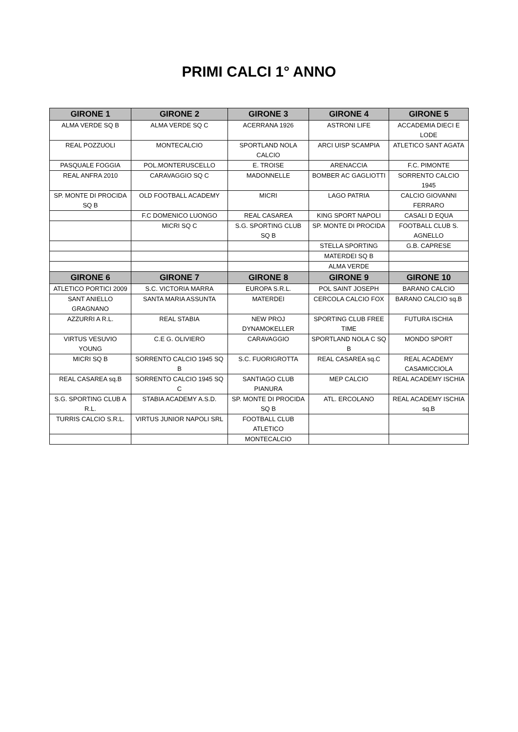PRIMI CALCI 1° ANNO
| GIRONE 1 | GIRONE 2 | GIRONE 3 | GIRONE 4 | GIRONE 5 |
| --- | --- | --- | --- | --- |
| ALMA VERDE SQ B | ALMA VERDE SQ C | ACERRANA 1926 | ASTRONI LIFE | ACCADEMIA DIECI E LODE |
| REAL POZZUOLI | MONTECALCIO | SPORTLAND NOLA CALCIO | ARCI UISP SCAMPIA | ATLETICO SANT AGATA |
| PASQUALE FOGGIA | POL.MONTERUSCELLO | E. TROISE | ARENACCIA | F.C. PIMONTE |
| REAL ANFRA 2010 | CARAVAGGIO SQ C | MADONNELLE | BOMBER AC GAGLIOTTI | SORRENTO CALCIO 1945 |
| SP. MONTE DI PROCIDA SQ B | OLD FOOTBALL ACADEMY | MICRI | LAGO PATRIA | CALCIO GIOVANNI FERRARO |
| | F.C DOMENICO LUONGO | REAL CASAREA | KING SPORT NAPOLI | CASALI D EQUA |
| | MICRI SQ C | S.G. SPORTING CLUB SQ B | SP. MONTE DI PROCIDA | FOOTBALL CLUB S. AGNELLO |
| | | | STELLA SPORTING | G.B. CAPRESE |
| | | | MATERDEI SQ B | |
| | | | ALMA VERDE | |
| GIRONE 6 | GIRONE 7 | GIRONE 8 | GIRONE 9 | GIRONE 10 |
| ATLETICO PORTICI 2009 | S.C. VICTORIA MARRA | EUROPA S.R.L. | POL SAINT JOSEPH | BARANO CALCIO |
| SANT ANIELLO GRAGNANO | SANTA MARIA ASSUNTA | MATERDEI | CERCOLA CALCIO FOX | BARANO CALCIO sq.B |
| AZZURRI A R.L. | REAL STABIA | NEW PROJ DYNAMOKELLER | SPORTING CLUB FREE TIME | FUTURA ISCHIA |
| VIRTUS VESUVIO YOUNG | C.E G. OLIVIERO | CARAVAGGIO | SPORTLAND NOLA C SQ B | MONDO SPORT |
| MICRI SQ B | SORRENTO CALCIO 1945 SQ B | S.C. FUORIGROTTA | REAL CASAREA sq.C | REAL ACADEMY CASAMICCIOLA |
| REAL CASAREA sq.B | SORRENTO CALCIO 1945 SQ C | SANTIAGO CLUB PIANURA | MEP CALCIO | REAL ACADEMY ISCHIA |
| S.G. SPORTING CLUB A R.L. | STABIA ACADEMY A.S.D. | SP. MONTE DI PROCIDA SQ B | ATL. ERCOLANO | REAL ACADEMY ISCHIA sq.B |
| TURRIS CALCIO S.R.L. | VIRTUS JUNIOR NAPOLI SRL | FOOTBALL CLUB ATLETICO | | |
| | | MONTECALCIO | | |